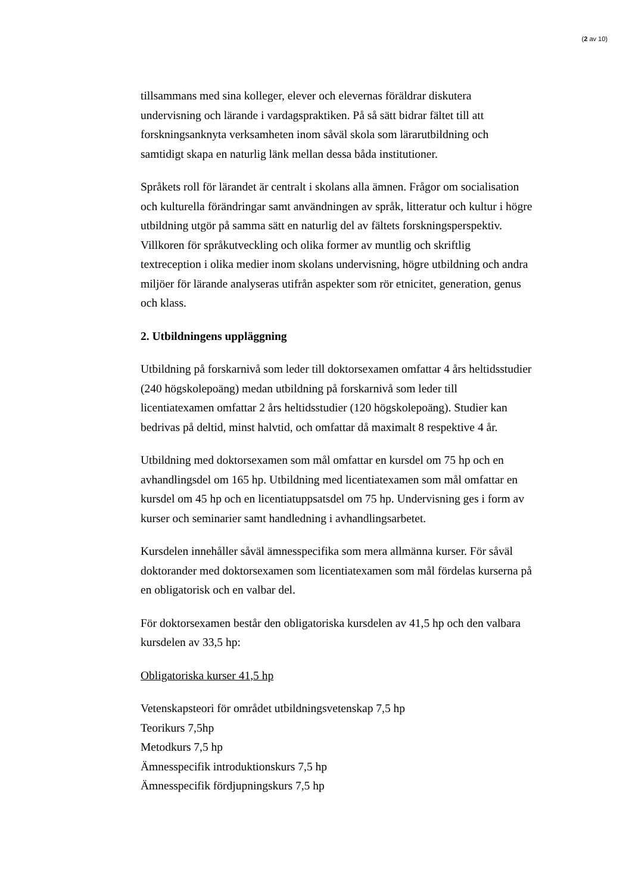(2 av 10)
tillsammans med sina kolleger, elever och elevernas föräldrar diskutera undervisning och lärande i vardagspraktiken. På så sätt bidrar fältet till att forskningsanknyta verksamheten inom såväl skola som lärarutbildning och samtidigt skapa en naturlig länk mellan dessa båda institutioner.
Språkets roll för lärandet är centralt i skolans alla ämnen. Frågor om socialisation och kulturella förändringar samt användningen av språk, litteratur och kultur i högre utbildning utgör på samma sätt en naturlig del av fältets forskningsperspektiv. Villkoren för språkutveckling och olika former av muntlig och skriftlig textreception i olika medier inom skolans undervisning, högre utbildning och andra miljöer för lärande analyseras utifrån aspekter som rör etnicitet, generation, genus och klass.
2. Utbildningens uppläggning
Utbildning på forskarnivå som leder till doktorsexamen omfattar 4 års heltidsstudier (240 högskolepoäng) medan utbildning på forskarnivå som leder till licentiatexamen omfattar 2 års heltidsstudier (120 högskolepoäng). Studier kan bedrivas på deltid, minst halvtid, och omfattar då maximalt 8 respektive 4 år.
Utbildning med doktorsexamen som mål omfattar en kursdel om 75 hp och en avhandlingsdel om 165 hp. Utbildning med licentiatexamen som mål omfattar en kursdel om 45 hp och en licentiatuppsatsdel om 75 hp. Undervisning ges i form av kurser och seminarier samt handledning i avhandlingsarbetet.
Kursdelen innehåller såväl ämnesspecifika som mera allmänna kurser. För såväl doktorander med doktorsexamen som licentiatexamen som mål fördelas kurserna på en obligatorisk och en valbar del.
För doktorsexamen består den obligatoriska kursdelen av 41,5 hp och den valbara kursdelen av 33,5 hp:
Obligatoriska kurser 41,5 hp
Vetenskapsteori för området utbildningsvetenskap 7,5 hp
Teorikurs 7,5hp
Metodkurs 7,5 hp
Ämnesspecifik introduktionskurs 7,5 hp
Ämnesspecifik fördjupningskurs 7,5 hp